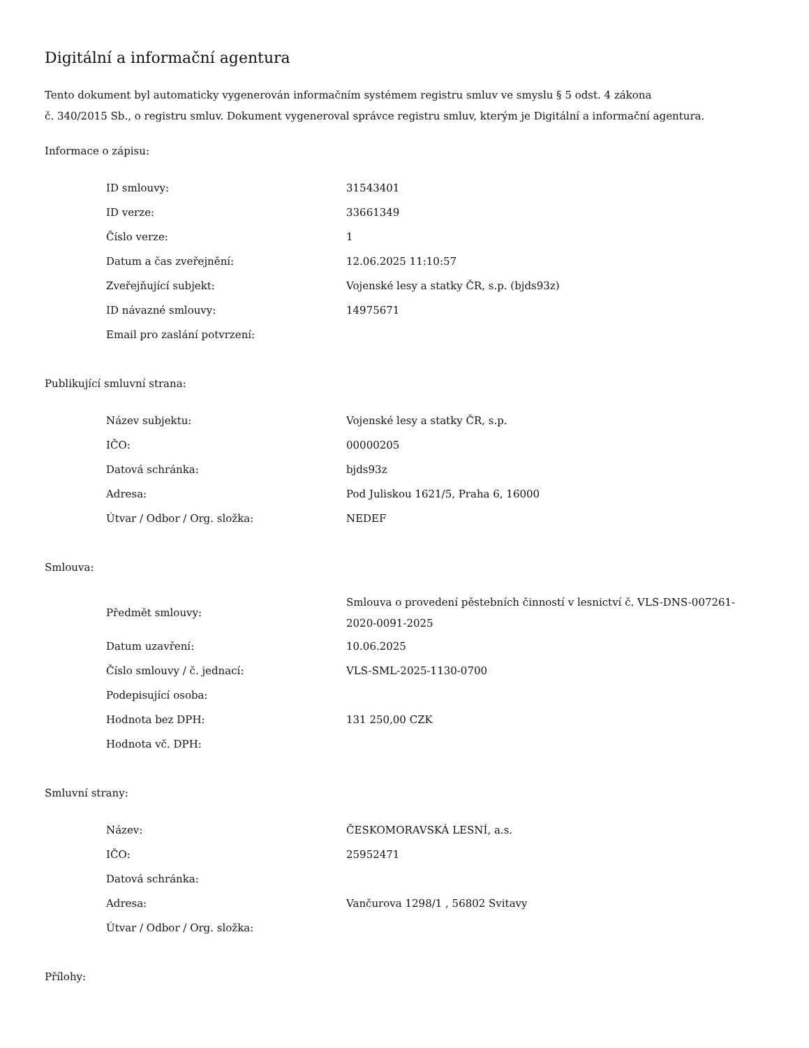Digitální a informační agentura
Tento dokument byl automaticky vygenerován informačním systémem registru smluv ve smyslu § 5 odst. 4 zákona
č. 340/2015 Sb., o registru smluv. Dokument vygeneroval správce registru smluv, kterým je Digitální a informační agentura.
Informace o zápisu:
| ID smlouvy: | 31543401 |
| ID verze: | 33661349 |
| Číslo verze: | 1 |
| Datum a čas zveřejnění: | 12.06.2025 11:10:57 |
| Zveřejňující subjekt: | Vojenské lesy a statky ČR, s.p. (bjds93z) |
| ID návazné smlouvy: | 14975671 |
| Email pro zaslání potvrzení: | |
Publikující smluvní strana:
| Název subjektu: | Vojenské lesy a statky ČR, s.p. |
| IČO: | 00000205 |
| Datová schránka: | bjds93z |
| Adresa: | Pod Juliskou 1621/5, Praha 6, 16000 |
| Útvar / Odbor / Org. složka: | NEDEF |
Smlouva:
| Předmět smlouvy: | Smlouva o provedení pěstebních činností v lesnictví č. VLS-DNS-007261-2020-0091-2025 |
| Datum uzavření: | 10.06.2025 |
| Číslo smlouvy / č. jednací: | VLS-SML-2025-1130-0700 |
| Podepisující osoba: | |
| Hodnota bez DPH: | 131 250,00 CZK |
| Hodnota vč. DPH: | |
Smluvní strany:
| Název: | ČESKOMORAVSKÁ LESNÍ, a.s. |
| IČO: | 25952471 |
| Datová schránka: | |
| Adresa: | Vančurova 1298/1 , 56802 Svitavy |
| Útvar / Odbor / Org. složka: | |
Přílohy: